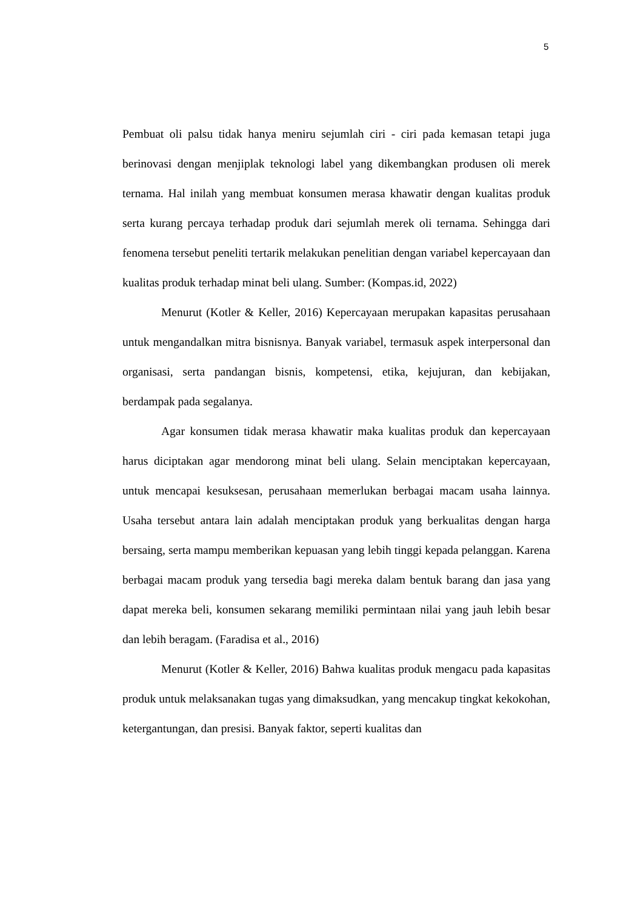5
Pembuat oli palsu tidak hanya meniru sejumlah ciri - ciri pada kemasan tetapi juga berinovasi dengan menjiplak teknologi label yang dikembangkan produsen oli merek ternama. Hal inilah yang membuat konsumen merasa khawatir dengan kualitas produk serta kurang percaya terhadap produk dari sejumlah merek oli ternama. Sehingga dari fenomena tersebut peneliti tertarik melakukan penelitian dengan variabel kepercayaan dan kualitas produk terhadap minat beli ulang. Sumber: (Kompas.id, 2022)
Menurut (Kotler & Keller, 2016) Kepercayaan merupakan kapasitas perusahaan untuk mengandalkan mitra bisnisnya. Banyak variabel, termasuk aspek interpersonal dan organisasi, serta pandangan bisnis, kompetensi, etika, kejujuran, dan kebijakan, berdampak pada segalanya.
Agar konsumen tidak merasa khawatir maka kualitas produk dan kepercayaan harus diciptakan agar mendorong minat beli ulang. Selain menciptakan kepercayaan, untuk mencapai kesuksesan, perusahaan memerlukan berbagai macam usaha lainnya. Usaha tersebut antara lain adalah menciptakan produk yang berkualitas dengan harga bersaing, serta mampu memberikan kepuasan yang lebih tinggi kepada pelanggan. Karena berbagai macam produk yang tersedia bagi mereka dalam bentuk barang dan jasa yang dapat mereka beli, konsumen sekarang memiliki permintaan nilai yang jauh lebih besar dan lebih beragam. (Faradisa et al., 2016)
Menurut (Kotler & Keller, 2016) Bahwa kualitas produk mengacu pada kapasitas produk untuk melaksanakan tugas yang dimaksudkan, yang mencakup tingkat kekokohan, ketergantungan, dan presisi. Banyak faktor, seperti kualitas dan